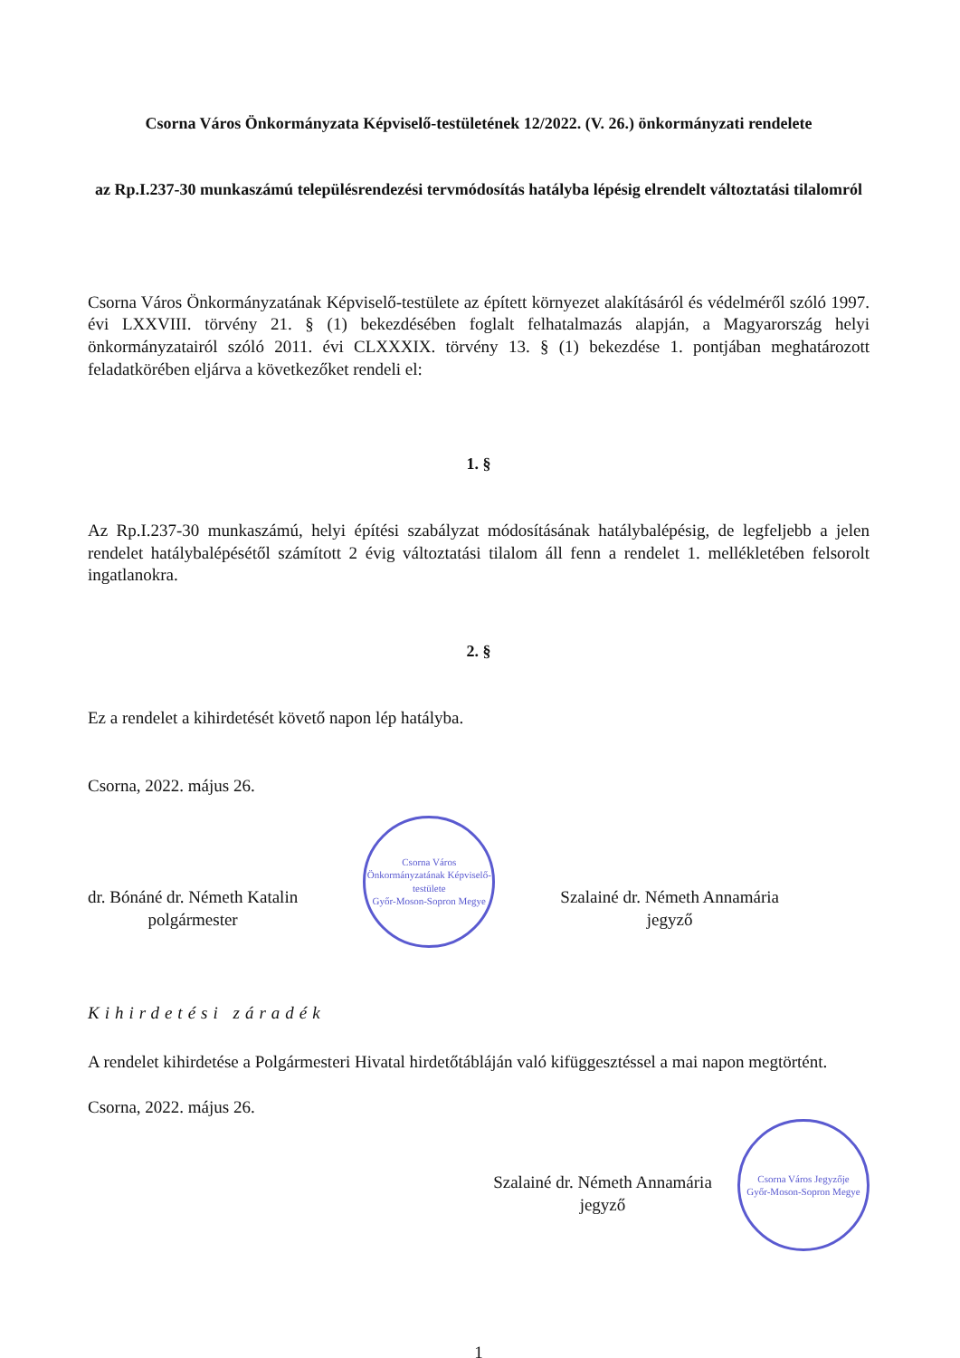Csorna Város Önkormányzata Képviselő-testületének 12/2022. (V. 26.) önkormányzati rendelete
az Rp.I.237-30 munkaszámú településrendezési tervmódosítás hatályba lépésig elrendelt változtatási tilalomról
Csorna Város Önkormányzatának Képviselő-testülete az épített környezet alakításáról és védelméről szóló 1997. évi LXXVIII. törvény 21. § (1) bekezdésében foglalt felhatalmazás alapján, a Magyarország helyi önkormányzatairól szóló 2011. évi CLXXXIX. törvény 13. § (1) bekezdése 1. pontjában meghatározott feladatkörében eljárva a következőket rendeli el:
1. §
Az Rp.I.237-30 munkaszámú, helyi építési szabályzat módosításának hatálybalépésig, de legfeljebb a jelen rendelet hatálybalépésétől számított 2 évig változtatási tilalom áll fenn a rendelet 1. mellékletében felsorolt ingatlanokra.
2. §
Ez a rendelet a kihirdetését követő napon lép hatályba.
Csorna, 2022. május 26.
dr. Bónáné dr. Németh Katalin
polgármester
Csorna Város Önkormányzatának Képviselő-testülete
Győr-Moson-Sopron Megye
Szalainé dr. Németh Annamária
jegyző
Kihirdetési záradék
A rendelet kihirdetése a Polgármesteri Hivatal hirdetőtábláján való kifüggesztéssel a mai napon megtörtént.
Csorna, 2022. május 26.
Szalainé dr. Németh Annamária
jegyző
Csorna Város Jegyzője
Győr-Moson-Sopron Megye
1